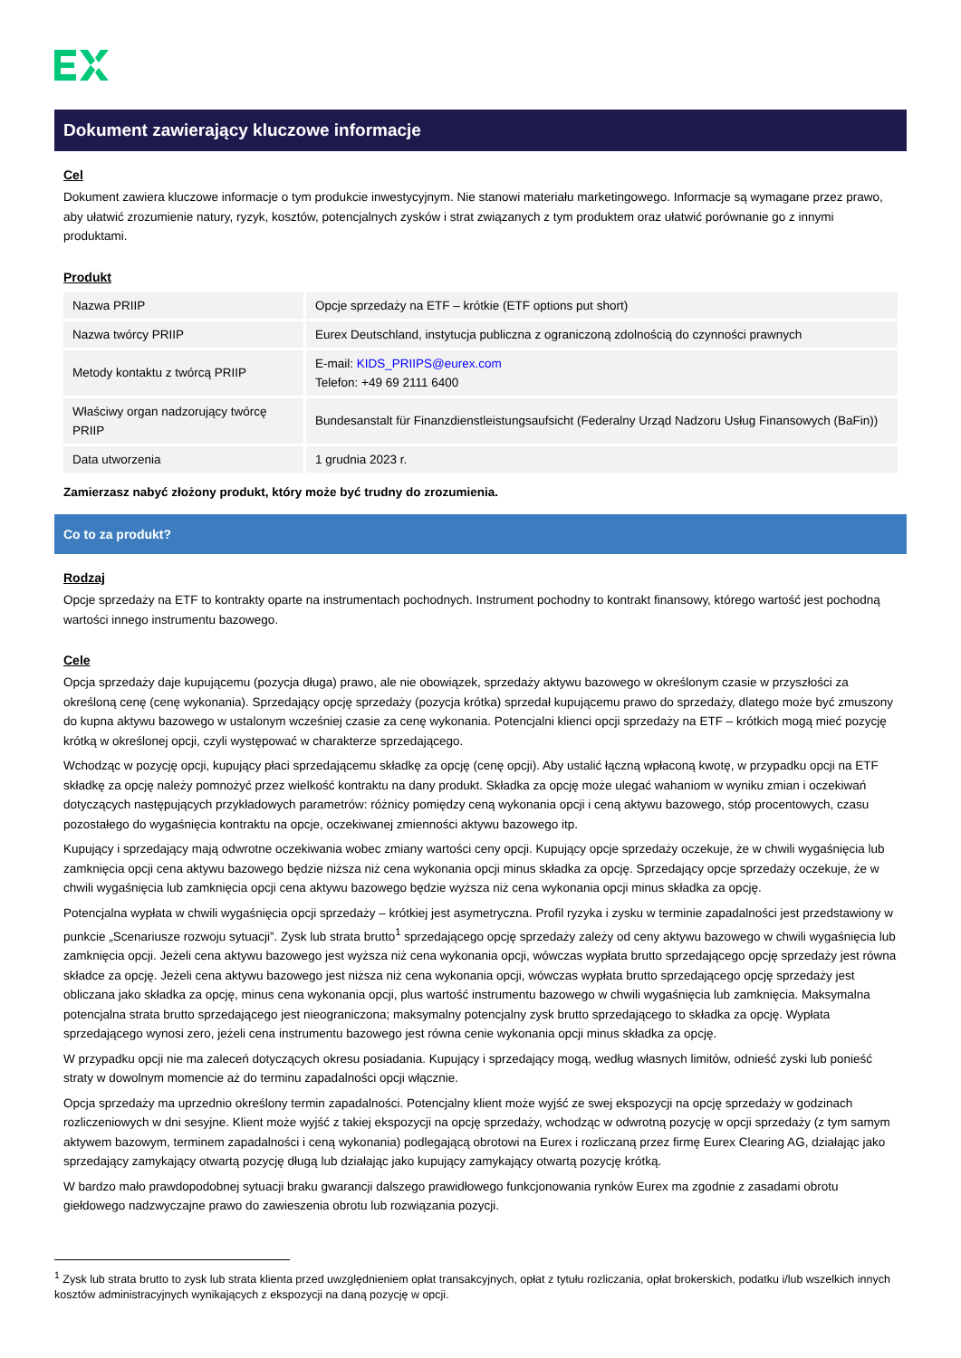Dokument zawierający kluczowe informacje
Cel
Dokument zawiera kluczowe informacje o tym produkcie inwestycyjnym. Nie stanowi materiału marketingowego. Informacje są wymagane przez prawo, aby ułatwić zrozumienie natury, ryzyk, kosztów, potencjalnych zysków i strat związanych z tym produktem oraz ułatwić porównanie go z innymi produktami.
Produkt
| Nazwa PRIIP | Opcje sprzedaży na ETF – krótkie (ETF options put short) |
| Nazwa twórcy PRIIP | Eurex Deutschland, instytucja publiczna z ograniczoną zdolnością do czynności prawnych |
| Metody kontaktu z twórcą PRIIP | E-mail: KIDS_PRIIPS@eurex.com Telefon: +49 69 2111 6400 |
| Właściwy organ nadzorujący twórcę PRIIP | Bundesanstalt für Finanzdienstleistungsaufsicht (Federalny Urząd Nadzoru Usług Finansowych (BaFin)) |
| Data utworzenia | 1 grudnia 2023 r. |
Zamierzasz nabyć złożony produkt, który może być trudny do zrozumienia.
Co to za produkt?
Rodzaj
Opcje sprzedaży na ETF to kontrakty oparte na instrumentach pochodnych. Instrument pochodny to kontrakt finansowy, którego wartość jest pochodną wartości innego instrumentu bazowego.
Cele
Opcja sprzedaży daje kupującemu (pozycja długa) prawo, ale nie obowiązek, sprzedaży aktywu bazowego w określonym czasie w przyszłości za określoną cenę (cenę wykonania). Sprzedający opcję sprzedaży (pozycja krótka) sprzedał kupującemu prawo do sprzedaży, dlatego może być zmuszony do kupna aktywu bazowego w ustalonym wcześniej czasie za cenę wykonania. Potencjalni klienci opcji sprzedaży na ETF – krótkich mogą mieć pozycję krótką w określonej opcji, czyli występować w charakterze sprzedającego.
Wchodząc w pozycję opcji, kupujący płaci sprzedającemu składkę za opcję (cenę opcji). Aby ustalić łączną wpłaconą kwotę, w przypadku opcji na ETF składkę za opcję należy pomnożyć przez wielkość kontraktu na dany produkt. Składka za opcję może ulegać wahaniom w wyniku zmian i oczekiwań dotyczących następujących przykładowych parametrów: różnicy pomiędzy ceną wykonania opcji i ceną aktywu bazowego, stóp procentowych, czasu pozostałego do wygaśnięcia kontraktu na opcje, oczekiwanej zmienności aktywu bazowego itp.
Kupujący i sprzedający mają odwrotne oczekiwania wobec zmiany wartości ceny opcji. Kupujący opcje sprzedaży oczekuje, że w chwili wygaśnięcia lub zamknięcia opcji cena aktywu bazowego będzie niższa niż cena wykonania opcji minus składka za opcję. Sprzedający opcje sprzedaży oczekuje, że w chwili wygaśnięcia lub zamknięcia opcji cena aktywu bazowego będzie wyższa niż cena wykonania opcji minus składka za opcję.
Potencjalna wypłata w chwili wygaśnięcia opcji sprzedaży – krótkiej jest asymetryczna. Profil ryzyka i zysku w terminie zapadalności jest przedstawiony w punkcie „Scenariusze rozwoju sytuacji”. Zysk lub strata brutto<sup>1</sup> sprzedającego opcję sprzedaży zależy od ceny aktywu bazowego w chwili wygaśnięcia lub zamknięcia opcji. Jeżeli cena aktywu bazowego jest wyższa niż cena wykonania opcji, wówczas wypłata brutto sprzedającego opcję sprzedaży jest równa składce za opcję. Jeżeli cena aktywu bazowego jest niższa niż cena wykonania opcji, wówczas wypłata brutto sprzedającego opcję sprzedaży jest obliczana jako składka za opcję, minus cena wykonania opcji, plus wartość instrumentu bazowego w chwili wygaśnięcia lub zamknięcia. Maksymalna potencjalna strata brutto sprzedającego jest nieograniczona; maksymalny potencjalny zysk brutto sprzedającego to składka za opcję. Wypłata sprzedającego wynosi zero, jeżeli cena instrumentu bazowego jest równa cenie wykonania opcji minus składka za opcję.
W przypadku opcji nie ma zaleceń dotyczących okresu posiadania. Kupujący i sprzedający mogą, według własnych limitów, odnieść zyski lub ponieść straty w dowolnym momencie aż do terminu zapadalności opcji włącznie.
Opcja sprzedaży ma uprzednio określony termin zapadalności. Potencjalny klient może wyjść ze swej ekspozycji na opcję sprzedaży w godzinach rozliczeniowych w dni sesyjne. Klient może wyjść z takiej ekspozycji na opcję sprzedaży, wchodząc w odwrotną pozycję w opcji sprzedaży (z tym samym aktywem bazowym, terminem zapadalności i ceną wykonania) podlegającą obrotowi na Eurex i rozliczaną przez firmę Eurex Clearing AG, działając jako sprzedający zamykający otwartą pozycję długą lub działając jako kupujący zamykający otwartą pozycję krótką.
W bardzo mało prawdopodobnej sytuacji braku gwarancji dalszego prawidłowego funkcjonowania rynków Eurex ma zgodnie z zasadami obrotu giełdowego nadzwyczajne prawo do zawieszenia obrotu lub rozwiązania pozycji.
<sup>1</sup> Zysk lub strata brutto to zysk lub strata klienta przed uwzględnieniem opłat transakcyjnych, opłat z tytułu rozliczania, opłat brokerskich, podatku i/lub wszelkich innych kosztów administracyjnych wynikających z ekspozycji na daną pozycję w opcji.